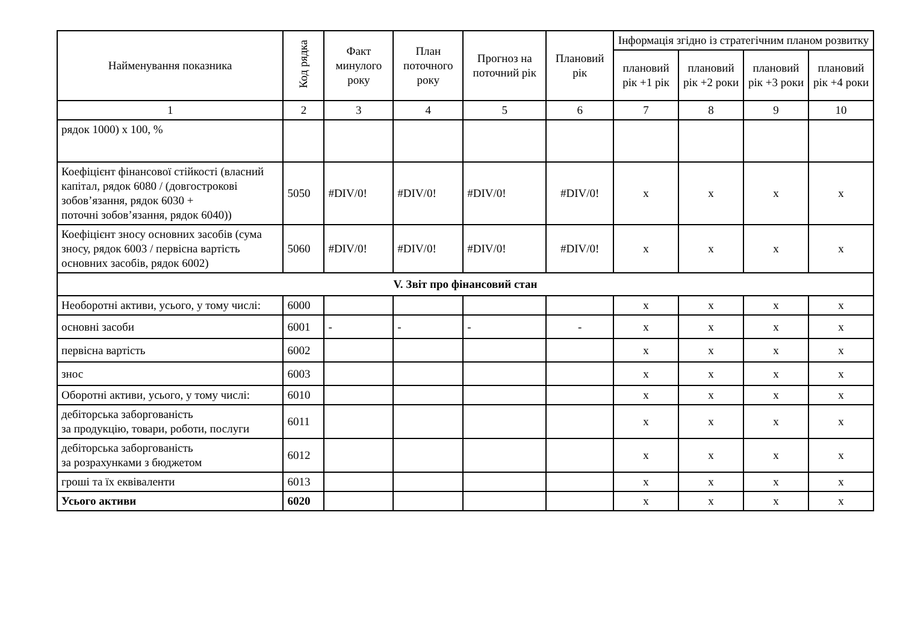| Найменування показника | Код рядка | Факт минулого року | План поточного року | Прогноз на поточний рік | Плановий рік | Інформація згідно із стратегічним планом розвитку | | | |
| --- | --- | --- | --- | --- | --- | --- | --- | --- | --- |
| | | | | | | плановий рік +1 рік | плановий рік +2 роки | плановий рік +3 роки | плановий рік +4 роки |
| 1 | 2 | 3 | 4 | 5 | 6 | 7 | 8 | 9 | 10 |
| рядок 1000) х 100, % | | | | | | | | | |
| Коефіцієнт фінансової стійкості (власний капітал, рядок 6080 / (довгострокові зобов’язання, рядок 6030 + поточні зобов’язання, рядок 6040)) | 5050 | #DIV/0! | #DIV/0! | #DIV/0! | #DIV/0! | x | x | x | x |
| Коефіцієнт зносу основних засобів (сума зносу, рядок 6003 / первісна вартість основних засобів, рядок 6002) | 5060 | #DIV/0! | #DIV/0! | #DIV/0! | #DIV/0! | x | x | x | x |
| V. Звіт про фінансовий стан | | | | | | | | | |
| Необоротні активи, усього, у тому числі: | 6000 | | | | | x | x | x | x |
| основні засоби | 6001 | - | - | - | - | x | x | x | x |
| первісна вартість | 6002 | | | | | x | x | x | x |
| знос | 6003 | | | | | x | x | x | x |
| Оборотні активи, усього, у тому числі: | 6010 | | | | | x | x | x | x |
| дебіторська заборгованість за продукцію, товари, роботи, послуги | 6011 | | | | | x | x | x | x |
| дебіторська заборгованість за розрахунками з бюджетом | 6012 | | | | | x | x | x | x |
| гроші та їх еквіваленти | 6013 | | | | | x | x | x | x |
| Усього активи | 6020 | | | | | x | x | x | x |